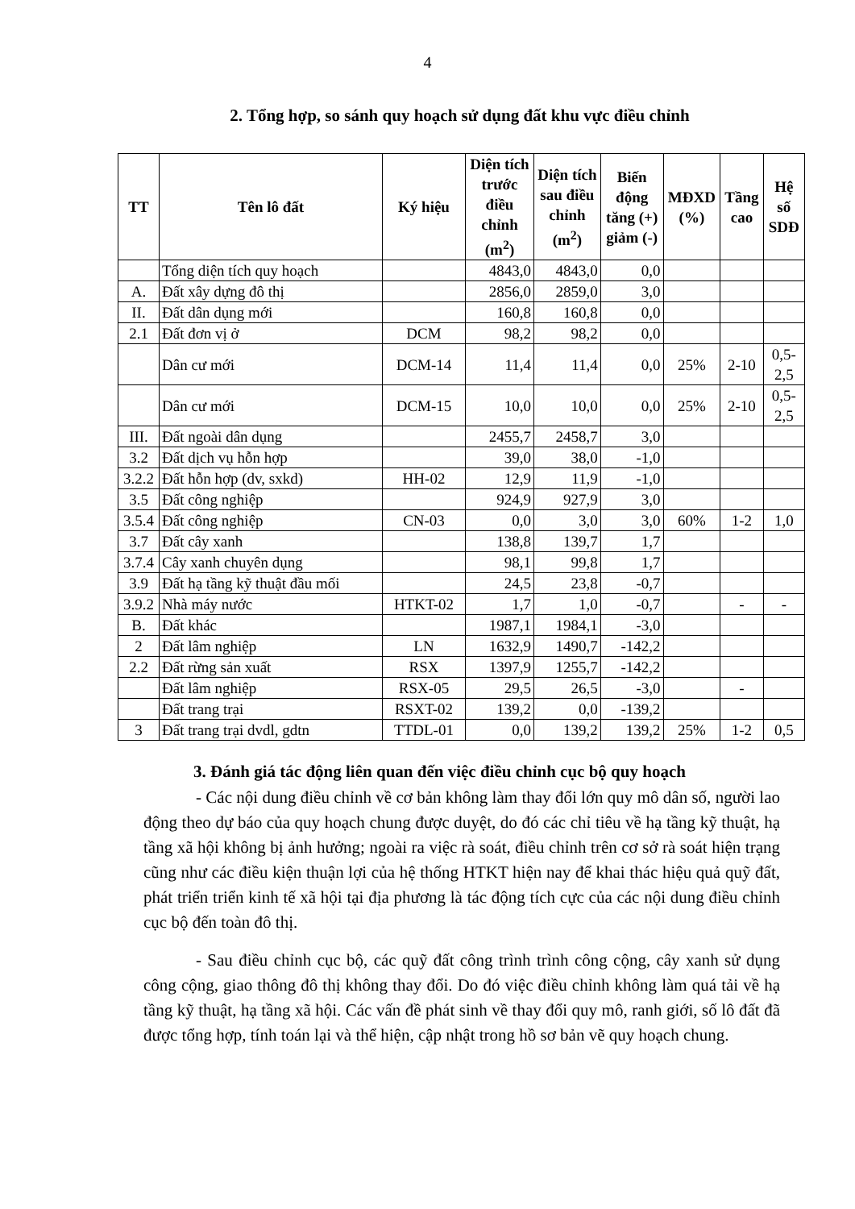4
2. Tổng hợp, so sánh quy hoạch sử dụng đất khu vực điều chỉnh
| TT | Tên lô đất | Ký hiệu | Diện tích trước điều chỉnh (m<sup>2</sup>) | Diện tích sau điều chỉnh (m<sup>2</sup>) | Biến động tăng (+) giảm (-) | MĐXD (%) | Tầng cao | Hệ số SDĐ |
| --- | --- | --- | --- | --- | --- | --- | --- | --- |
| | Tổng diện tích quy hoạch | | 4843,0 | 4843,0 | 0,0 | | | |
| A. | Đất xây dựng đô thị | | 2856,0 | 2859,0 | 3,0 | | | |
| II. | Đất dân dụng mới | | 160,8 | 160,8 | 0,0 | | | |
| 2.1 | Đất đơn vị ở | DCM | 98,2 | 98,2 | 0,0 | | | |
| | Dân cư mới | DCM-14 | 11,4 | 11,4 | 0,0 | 25% | 2-10 | 0,5-2,5 |
| | Dân cư mới | DCM-15 | 10,0 | 10,0 | 0,0 | 25% | 2-10 | 0,5-2,5 |
| III. | Đất ngoài dân dụng | | 2455,7 | 2458,7 | 3,0 | | | |
| 3.2 | Đất dịch vụ hỗn hợp | | 39,0 | 38,0 | -1,0 | | | |
| 3.2.2 | Đất hỗn hợp (dv, sxkd) | HH-02 | 12,9 | 11,9 | -1,0 | | | |
| 3.5 | Đất công nghiệp | | 924,9 | 927,9 | 3,0 | | | |
| 3.5.4 | Đất công nghiệp | CN-03 | 0,0 | 3,0 | 3,0 | 60% | 1-2 | 1,0 |
| 3.7 | Đất cây xanh | | 138,8 | 139,7 | 1,7 | | | |
| 3.7.4 | Cây xanh chuyên dụng | | 98,1 | 99,8 | 1,7 | | | |
| 3.9 | Đất hạ tầng kỹ thuật đầu mối | | 24,5 | 23,8 | -0,7 | | | |
| 3.9.2 | Nhà máy nước | HTKT-02 | 1,7 | 1,0 | -0,7 | | - | - |
| B. | Đất khác | | 1987,1 | 1984,1 | -3,0 | | | |
| 2 | Đất lâm nghiệp | LN | 1632,9 | 1490,7 | -142,2 | | | |
| 2.2 | Đất rừng sản xuất | RSX | 1397,9 | 1255,7 | -142,2 | | | |
| | Đất lâm nghiệp | RSX-05 | 29,5 | 26,5 | -3,0 | | - | |
| | Đất trang trại | RSXT-02 | 139,2 | 0,0 | -139,2 | | | |
| 3 | Đất trang trại dvdl, gdtn | TTDL-01 | 0,0 | 139,2 | 139,2 | 25% | 1-2 | 0,5 |
3. Đánh giá tác động liên quan đến việc điều chỉnh cục bộ quy hoạch
- Các nội dung điều chỉnh về cơ bản không làm thay đổi lớn quy mô dân số, người lao động theo dự báo của quy hoạch chung được duyệt, do đó các chỉ tiêu về hạ tầng kỹ thuật, hạ tầng xã hội không bị ảnh hưởng; ngoài ra việc rà soát, điều chỉnh trên cơ sở rà soát hiện trạng cũng như các điều kiện thuận lợi của hệ thống HTKT hiện nay để khai thác hiệu quả quỹ đất, phát triển triển kinh tế xã hội tại địa phương là tác động tích cực của các nội dung điều chỉnh cục bộ đến toàn đô thị.
- Sau điều chỉnh cục bộ, các quỹ đất công trình trình công cộng, cây xanh sử dụng công cộng, giao thông đô thị không thay đổi. Do đó việc điều chỉnh không làm quá tải về hạ tầng kỹ thuật, hạ tầng xã hội. Các vấn đề phát sinh về thay đổi quy mô, ranh giới, số lô đất đã được tổng hợp, tính toán lại và thể hiện, cập nhật trong hồ sơ bản vẽ quy hoạch chung.